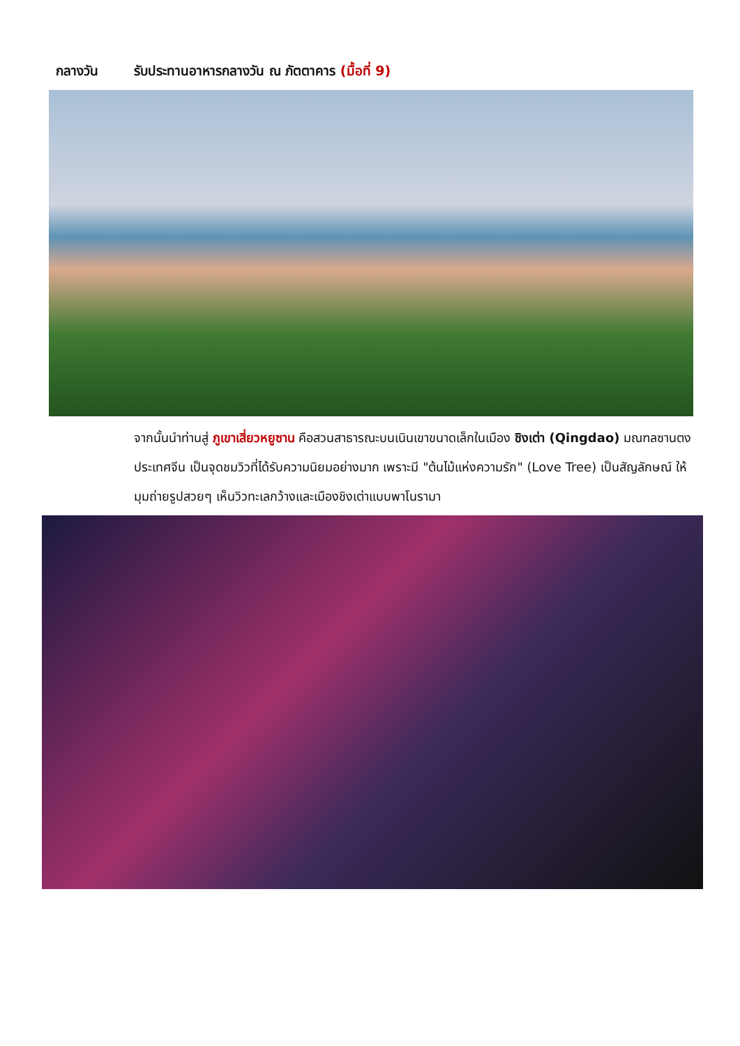กลางวัน รับประทานอาหารกลางวัน ณ ภัตตาคาร (มื้อที่ 9)
จากนั้นนำท่านสู่ ภูเขาเสี่ยวหยูซาน คือสวนสาธารณะบนเนินเขาขนาดเล็กในเมือง ชิงเต่า (Qingdao) มณฑลซานตง ประเทศจีน เป็นจุดชมวิวที่ได้รับความนิยมอย่างมาก เพราะมี "ต้นไม้แห่งความรัก" (Love Tree) เป็นสัญลักษณ์ ให้มุมถ่ายรูปสวยๆ เห็นวิวทะเลกว้างและเมืองชิงเต่าแบบพาโนรามา